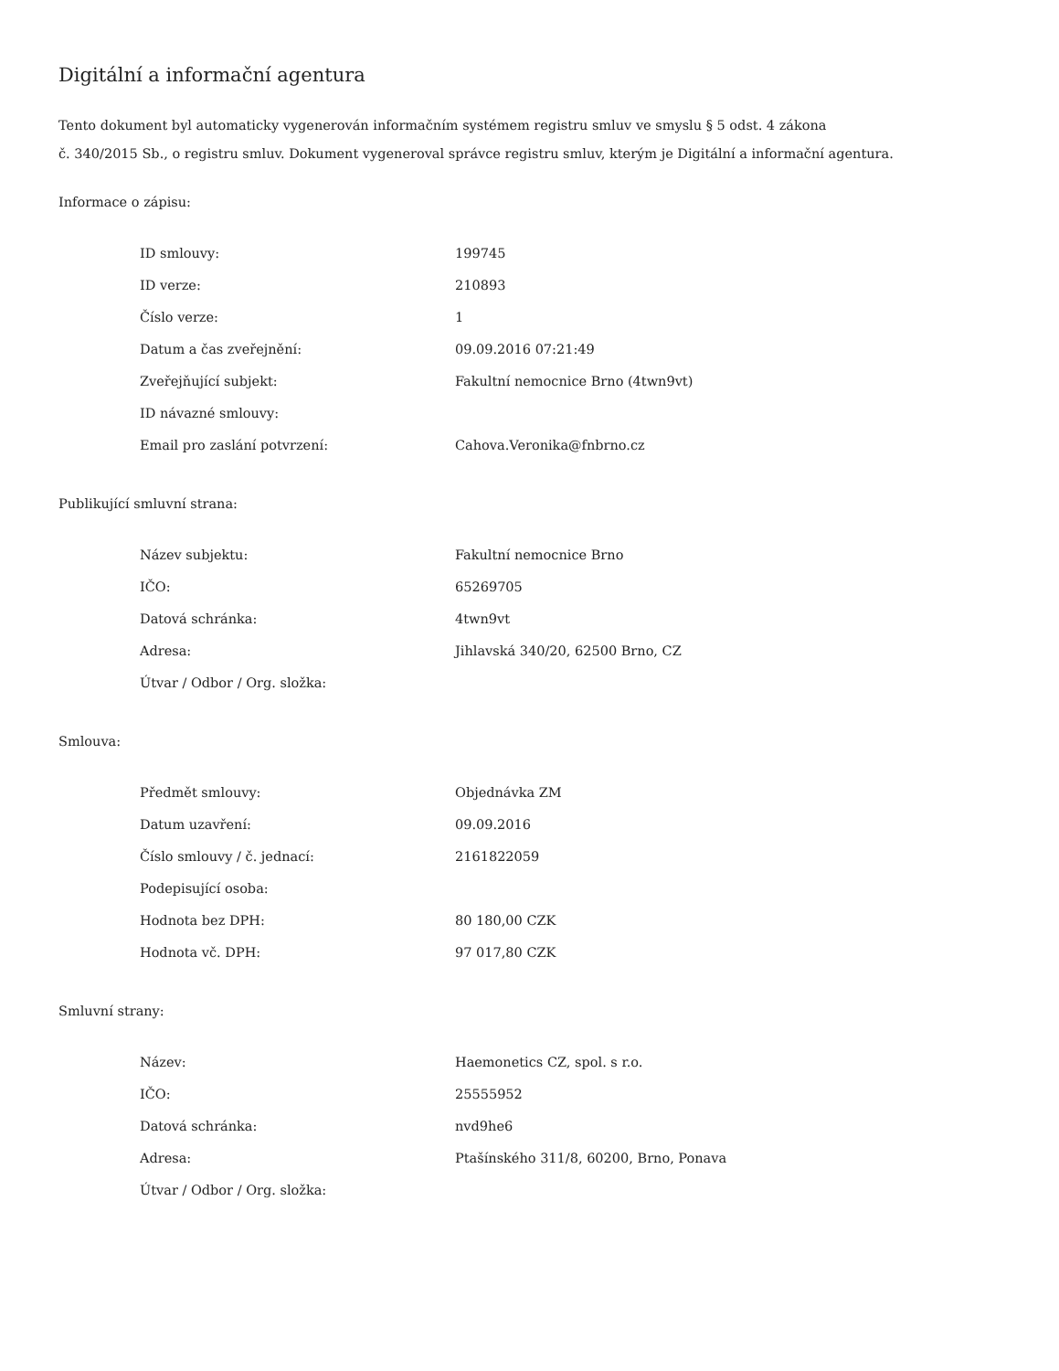Digitální a informační agentura
Tento dokument byl automaticky vygenerován informačním systémem registru smluv ve smyslu § 5 odst. 4 zákona
č. 340/2015 Sb., o registru smluv. Dokument vygeneroval správce registru smluv, kterým je Digitální a informační agentura.
Informace o zápisu:
| ID smlouvy: | 199745 |
| ID verze: | 210893 |
| Číslo verze: | 1 |
| Datum a čas zveřejnění: | 09.09.2016 07:21:49 |
| Zveřejňující subjekt: | Fakultní nemocnice Brno (4twn9vt) |
| ID návazné smlouvy: | |
| Email pro zaslání potvrzení: | Cahova.Veronika@fnbrno.cz |
Publikující smluvní strana:
| Název subjektu: | Fakultní nemocnice Brno |
| IČO: | 65269705 |
| Datová schránka: | 4twn9vt |
| Adresa: | Jihlavská 340/20, 62500 Brno, CZ |
| Útvar / Odbor / Org. složka: | |
Smlouva:
| Předmět smlouvy: | Objednávka ZM |
| Datum uzavření: | 09.09.2016 |
| Číslo smlouvy / č. jednací: | 2161822059 |
| Podepisující osoba: | |
| Hodnota bez DPH: | 80 180,00 CZK |
| Hodnota vč. DPH: | 97 017,80 CZK |
Smluvní strany:
| Název: | Haemonetics CZ, spol. s r.o. |
| IČO: | 25555952 |
| Datová schránka: | nvd9he6 |
| Adresa: | Ptašínského 311/8, 60200, Brno, Ponava |
| Útvar / Odbor / Org. složka: | |